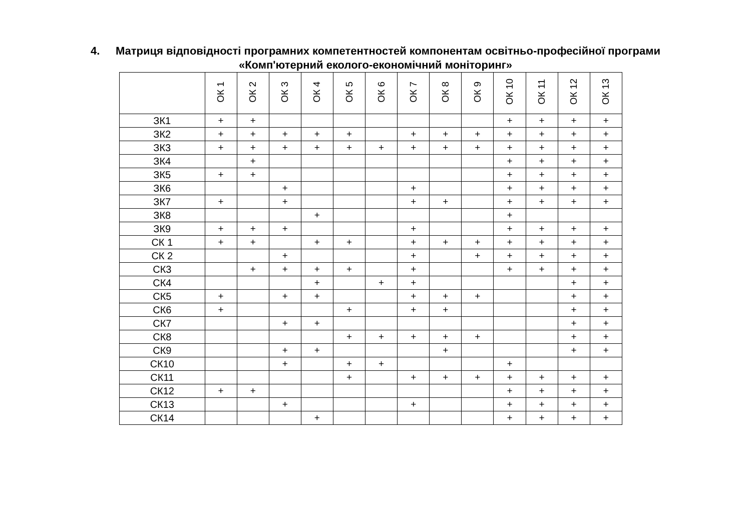4. Матриця відповідності програмних компетентностей компонентам освітньо-професійної програми
«Комп'ютерний еколого-економічний моніторинг»
| | ОК 1 | ОК 2 | ОК 3 | ОК 4 | ОК 5 | ОК 6 | ОК 7 | ОК 8 | ОК 9 | ОК 10 | ОК 11 | ОК 12 | ОК 13 |
| --- | --- | --- | --- | --- | --- | --- | --- | --- | --- | --- | --- | --- | --- |
| ЗК1 | + | + | | | | | | | | + | + | + | + |
| ЗК2 | + | + | + | + | + | | + | + | + | + | + | + | + |
| ЗК3 | + | + | + | + | + | + | + | + | + | + | + | + | + |
| ЗК4 | | + | | | | | | | | + | + | + | + |
| ЗК5 | + | + | | | | | | | | + | + | + | + |
| ЗК6 | | | + | | | | + | | | + | + | + | + |
| ЗК7 | + | | + | | | | + | + | | + | + | + | + |
| ЗК8 | | | | + | | | | | | + | | | |
| ЗК9 | + | + | + | | | | + | | | + | + | + | + |
| СК 1 | + | + | | + | + | | + | + | + | + | + | + | + |
| СК 2 | | | + | | | | + | | + | + | + | + | + |
| СК3 | | + | + | + | + | | + | | | + | + | + | + |
| СК4 | | | | + | | + | + | | | | | + | + |
| СК5 | + | | + | + | | | + | + | + | | | + | + |
| СК6 | + | | | | + | | + | + | | | | + | + |
| СК7 | | | + | + | | | | | | | | + | + |
| СК8 | | | | | + | + | + | + | + | | | + | + |
| СК9 | | | + | + | | | | + | | | | + | + |
| СК10 | | | + | | + | + | | | | + | | | |
| СК11 | | | | | + | | + | + | + | + | + | + | + |
| СК12 | + | + | | | | | | | | + | + | + | + |
| СК13 | | | + | | | | + | | | + | + | + | + |
| СК14 | | | | + | | | | | | + | + | + | + |